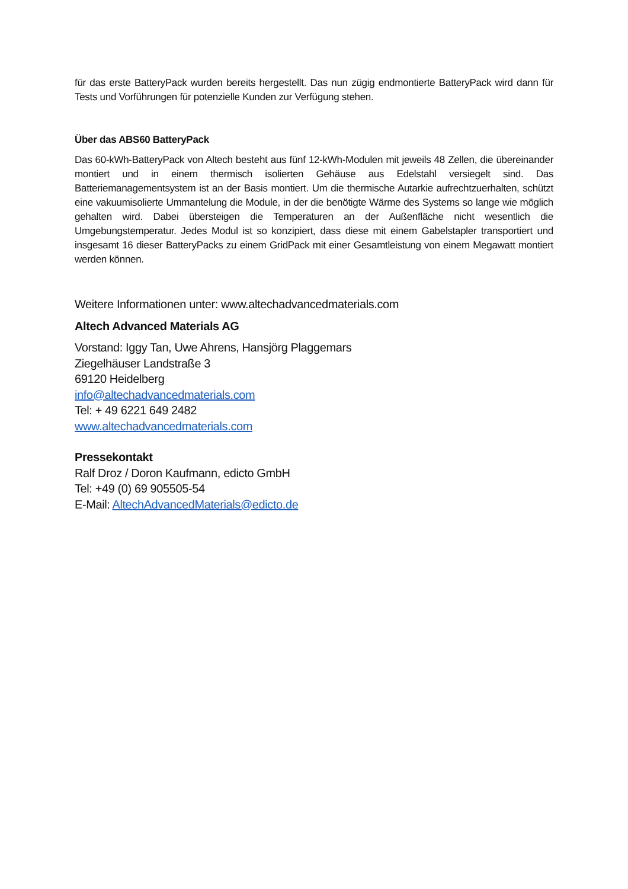für das erste BatteryPack wurden bereits hergestellt. Das nun zügig endmontierte BatteryPack wird dann für Tests und Vorführungen für potenzielle Kunden zur Verfügung stehen.
Über das ABS60 BatteryPack
Das 60-kWh-BatteryPack von Altech besteht aus fünf 12-kWh-Modulen mit jeweils 48 Zellen, die übereinander montiert und in einem thermisch isolierten Gehäuse aus Edelstahl versiegelt sind. Das Batteriemanagementsystem ist an der Basis montiert. Um die thermische Autarkie aufrechtzuerhalten, schützt eine vakuumisolierte Ummantelung die Module, in der die benötigte Wärme des Systems so lange wie möglich gehalten wird. Dabei übersteigen die Temperaturen an der Außenfläche nicht wesentlich die Umgebungstemperatur. Jedes Modul ist so konzipiert, dass diese mit einem Gabelstapler transportiert und insgesamt 16 dieser BatteryPacks zu einem GridPack mit einer Gesamtleistung von einem Megawatt montiert werden können.
Weitere Informationen unter: www.altechadvancedmaterials.com
Altech Advanced Materials AG
Vorstand: Iggy Tan, Uwe Ahrens, Hansjörg Plaggemars
Ziegelhäuser Landstraße 3
69120 Heidelberg
info@altechadvancedmaterials.com
Tel: + 49 6221 649 2482
www.altechadvancedmaterials.com
Pressekontakt
Ralf Droz / Doron Kaufmann, edicto GmbH
Tel: +49 (0) 69 905505-54
E-Mail: AltechAdvancedMaterials@edicto.de